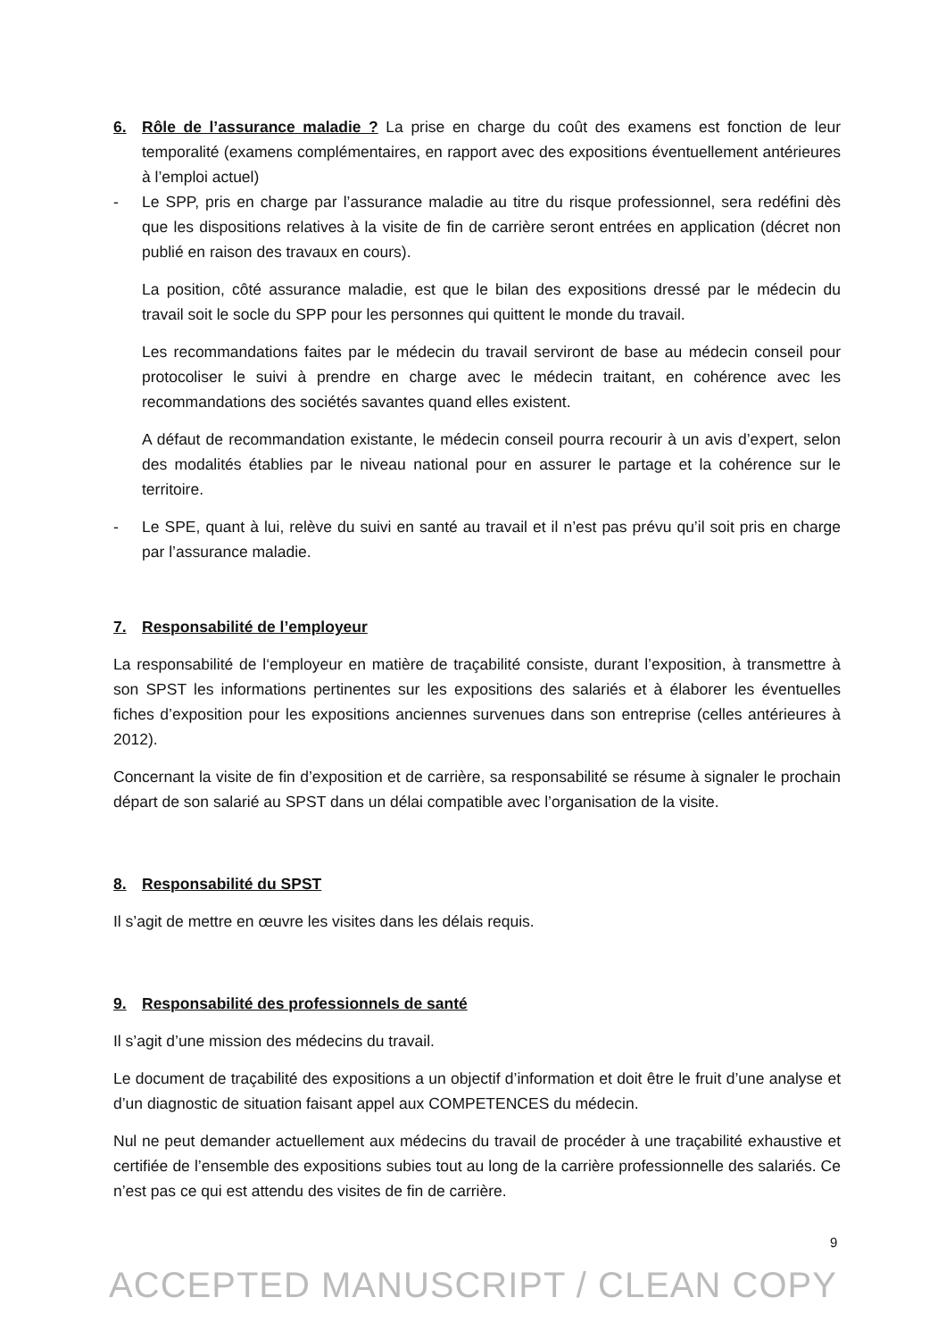6. Rôle de l’assurance maladie ? La prise en charge du coût des examens est fonction de leur temporalité (examens complémentaires, en rapport avec des expositions éventuellement antérieures à l’emploi actuel)
- Le SPP, pris en charge par l’assurance maladie au titre du risque professionnel, sera redéfini dès que les dispositions relatives à la visite de fin de carrière seront entrées en application (décret non publié en raison des travaux en cours).
La position, côté assurance maladie, est que le bilan des expositions dressé par le médecin du travail soit le socle du SPP pour les personnes qui quittent le monde du travail.
Les recommandations faites par le médecin du travail serviront de base au médecin conseil pour protocoliser le suivi à prendre en charge avec le médecin traitant, en cohérence avec les recommandations des sociétés savantes quand elles existent.
A défaut de recommandation existante, le médecin conseil pourra recourir à un avis d’expert, selon des modalités établies par le niveau national pour en assurer le partage et la cohérence sur le territoire.
- Le SPE, quant à lui, relève du suivi en santé au travail et il n’est pas prévu qu’il soit pris en charge par l’assurance maladie.
7. Responsabilité de l’employeur
La responsabilité de l‘employeur en matière de traçabilité consiste, durant l’exposition, à transmettre à son SPST les informations pertinentes sur les expositions des salariés et à élaborer les éventuelles fiches d’exposition pour les expositions anciennes survenues dans son entreprise (celles antérieures à 2012).
Concernant la visite de fin d’exposition et de carrière, sa responsabilité se résume à signaler le prochain départ de son salarié au SPST dans un délai compatible avec l’organisation de la visite.
8. Responsabilité du SPST
Il s’agit de mettre en œuvre les visites dans les délais requis.
9. Responsabilité des professionnels de santé
Il s’agit d’une mission des médecins du travail.
Le document de traçabilité des expositions a un objectif d’information et doit être le fruit d’une analyse et d’un diagnostic de situation faisant appel aux COMPETENCES du médecin.
Nul ne peut demander actuellement aux médecins du travail de procéder à une traçabilité exhaustive et certifiée de l’ensemble des expositions subies tout au long de la carrière professionnelle des salariés. Ce n’est pas ce qui est attendu des visites de fin de carrière.
9
ACCEPTED MANUSCRIPT / CLEAN COPY